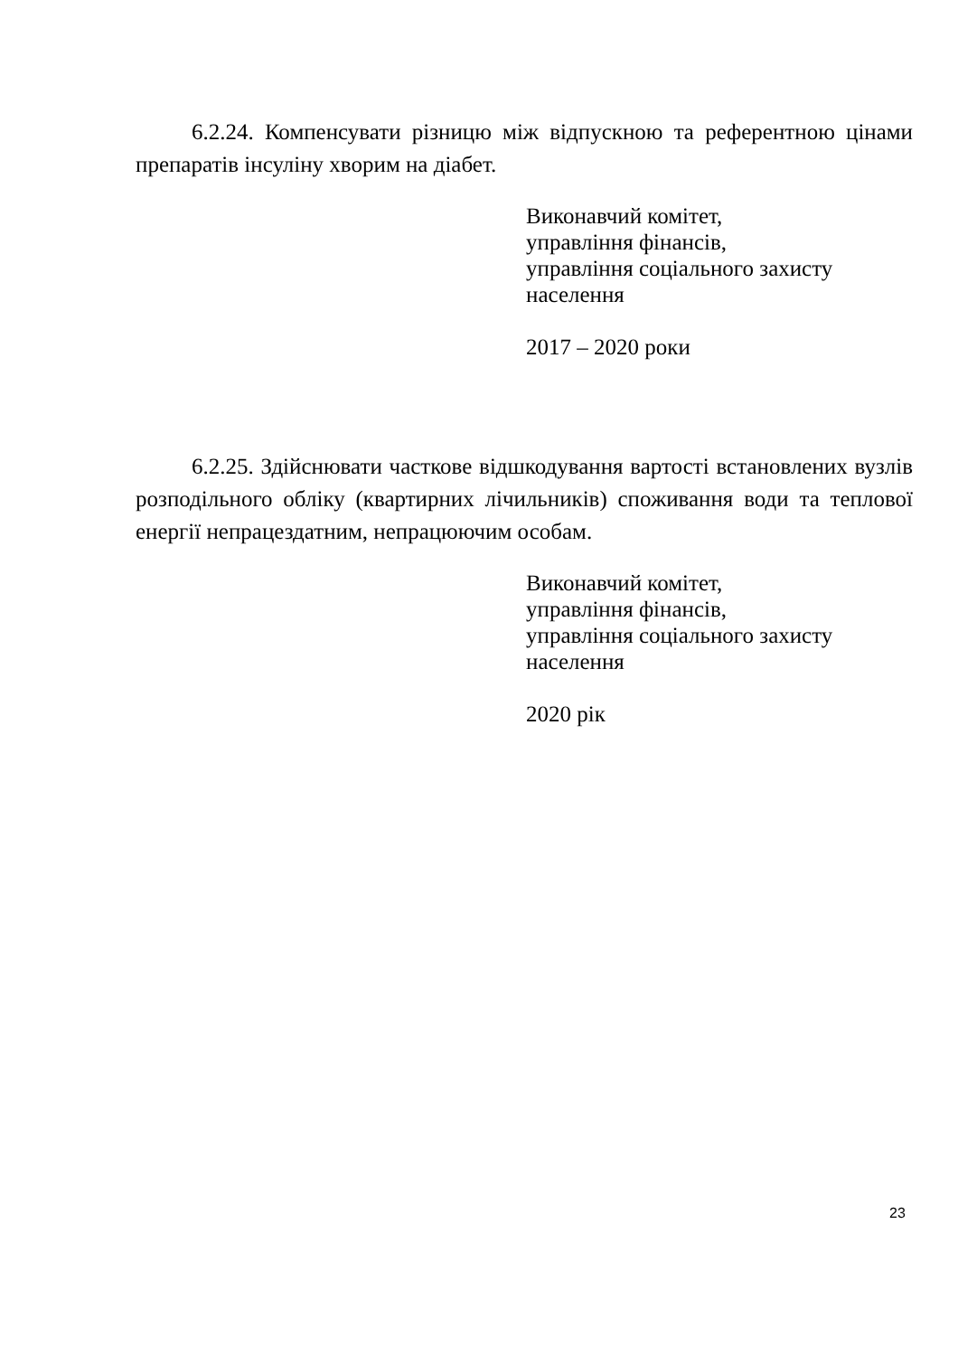6.2.24. Компенсувати різницю між відпускною та референтною цінами препаратів інсуліну хворим на діабет.
Виконавчий комітет,
управління фінансів,
управління соціального захисту
населення
2017 – 2020 роки
6.2.25. Здійснювати часткове відшкодування вартості встановлених вузлів розподільного обліку (квартирних лічильників) споживання води та теплової енергії непрацездатним, непрацюючим особам.
Виконавчий комітет,
управління фінансів,
управління соціального захисту
населення
2020 рік
23